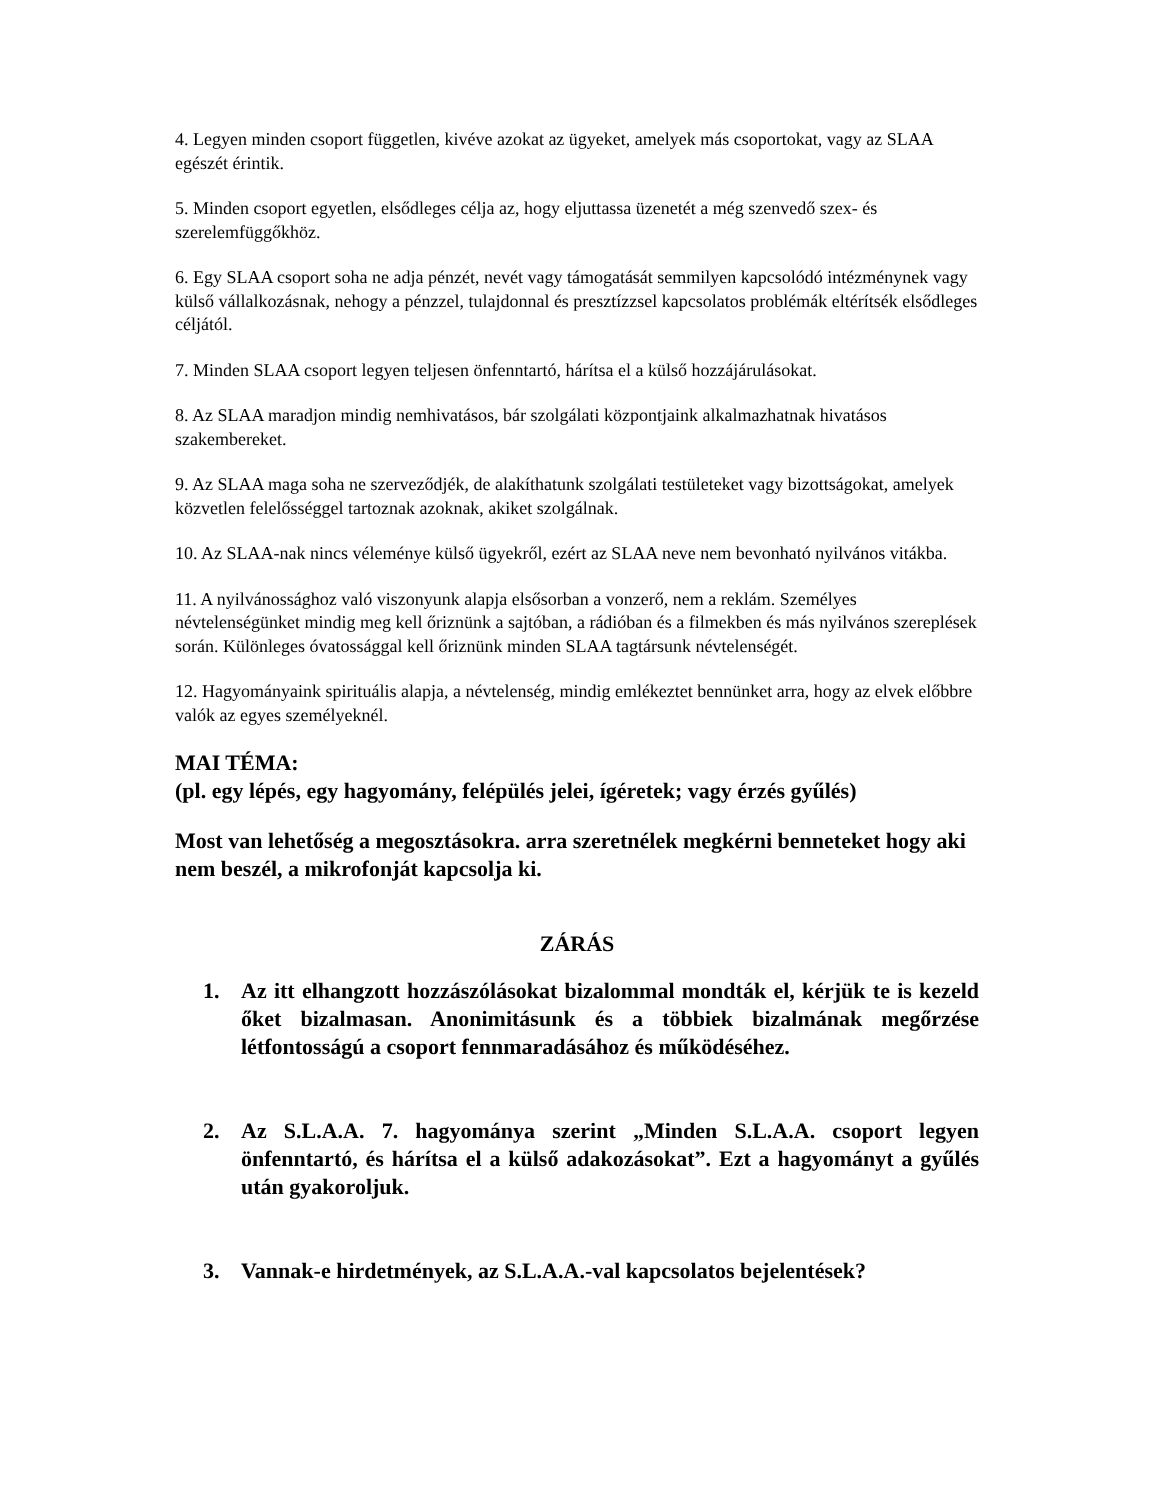4. Legyen minden csoport független, kivéve azokat az ügyeket, amelyek más csoportokat, vagy az SLAA egészét érintik.
5. Minden csoport egyetlen, elsődleges célja az, hogy eljuttassa üzenetét a még szenvedő szex- és szerelemfüggőkhöz.
6. Egy SLAA csoport soha ne adja pénzét, nevét vagy támogatását semmilyen kapcsolódó intézménynek vagy külső vállalkozásnak, nehogy a pénzzel, tulajdonnal és presztízzsel kapcsolatos problémák eltérítsék elsődleges céljától.
7. Minden SLAA csoport legyen teljesen önfenntartó, hárítsa el a külső hozzájárulásokat.
8. Az SLAA maradjon mindig nemhivatásos, bár szolgálati központjaink alkalmazhatnak hivatásos szakembereket.
9. Az SLAA maga soha ne szerveződjék, de alakíthatunk szolgálati testületeket vagy bizottságokat, amelyek közvetlen felelősséggel tartoznak azoknak, akiket szolgálnak.
10. Az SLAA-nak nincs véleménye külső ügyekről, ezért az SLAA neve nem bevonható nyilvános vitákba.
11. A nyilvánossághoz való viszonyunk alapja elsősorban a vonzerő, nem a reklám. Személyes névtelenségünket mindig meg kell őriznünk a sajtóban, a rádióban és a filmekben és más nyilvános szereplések során. Különleges óvatossággal kell őriznünk minden SLAA tagtársunk névtelenségét.
12. Hagyományaink spirituális alapja, a névtelenség, mindig emlékeztet bennünket arra, hogy az elvek előbbre valók az egyes személyeknél.
MAI TÉMA:
(pl. egy lépés, egy hagyomány, felépülés jelei, ígéretek; vagy érzés gyűlés)
Most van lehetőség a megosztásokra. arra szeretnélek megkérni benneteket hogy aki nem beszél, a mikrofonját kapcsolja ki.
ZÁRÁS
1. Az itt elhangzott hozzászólásokat bizalommal mondták el, kérjük te is kezeld őket bizalmasan. Anonimitásunk és a többiek bizalmának megőrzése létfontosságú a csoport fennmaradásához és működéséhez.
2. Az S.L.A.A. 7. hagyománya szerint „Minden S.L.A.A. csoport legyen önfenntartó, és hárítsa el a külső adakozásokat”. Ezt a hagyományt a gyűlés után gyakoroljuk.
3. Vannak-e hirdetmények, az S.L.A.A.-val kapcsolatos bejelentések?